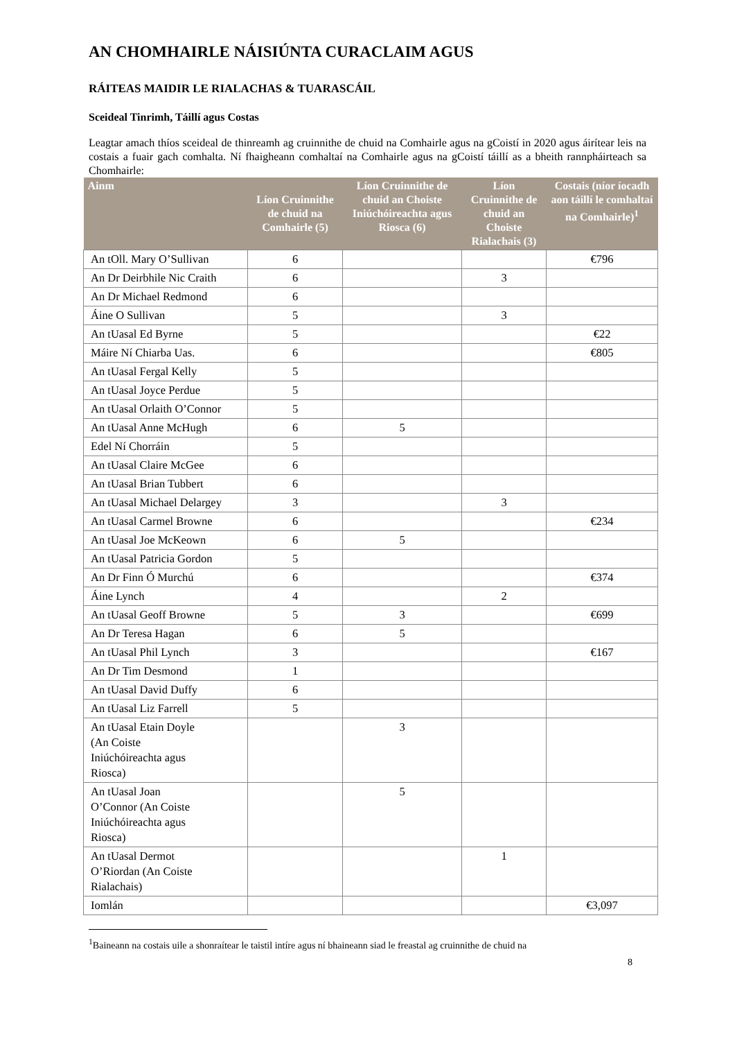AN CHOMHAIRLE NÁISIÚNTA CURACLAIM AGUS
RÁITEAS MAIDIR LE RIALACHAS & TUARASCÁIL
Sceideal Tinrimh, Táillí agus Costas
Leagtar amach thíos sceideal de thinreamh ag cruinnithe de chuid na Comhairle agus na gCoistí in 2020 agus áirítear leis na costais a fuair gach comhalta. Ní fhaigheann comhaltaí na Comhairle agus na gCoistí táillí as a bheith rannpháirteach sa Chomhairle:
| Ainm | Líon Cruinnithe de chuid na Comhairle (5) | Líon Cruinnithe de chuid an Choiste Iniúchóireachta agus Riosca (6) | Líon Cruinnithe de chuid an Choiste Rialachais (3) | Costais (níor íocadh aon táillí le comhaltaí na Comhairle)<sup>1</sup> |
| --- | --- | --- | --- | --- |
| An tOll. Mary O’Sullivan | 6 | | | €796 |
| An Dr Deirbhile Nic Craith | 6 | | 3 | |
| An Dr Michael Redmond | 6 | | | |
| Áine O Sullivan | 5 | | 3 | |
| An tUasal Ed Byrne | 5 | | | €22 |
| Máire Ní Chiarba Uas. | 6 | | | €805 |
| An tUasal Fergal Kelly | 5 | | | |
| An tUasal Joyce Perdue | 5 | | | |
| An tUasal Orlaith O’Connor | 5 | | | |
| An tUasal Anne McHugh | 6 | 5 | | |
| Edel Ní Chorráin | 5 | | | |
| An tUasal Claire McGee | 6 | | | |
| An tUasal Brian Tubbert | 6 | | | |
| An tUasal Michael Delargey | 3 | | 3 | |
| An tUasal Carmel Browne | 6 | | | €234 |
| An tUasal Joe McKeown | 6 | 5 | | |
| An tUasal Patricia Gordon | 5 | | | |
| An Dr Finn Ó Murchú | 6 | | | €374 |
| Áine Lynch | 4 | | 2 | |
| An tUasal Geoff Browne | 5 | 3 | | €699 |
| An Dr Teresa Hagan | 6 | 5 | | |
| An tUasal Phil Lynch | 3 | | | €167 |
| An Dr Tim Desmond | 1 | | | |
| An tUasal David Duffy | 6 | | | |
| An tUasal Liz Farrell | 5 | | | |
| An tUasal Etain Doyle (An Coiste Iniúchóireachta agus Riosca) | | 3 | | |
| An tUasal Joan O’Connor (An Coiste Iniúchóireachta agus Riosca) | | 5 | | |
| An tUasal Dermot O’Riordan (An Coiste Rialachais) | | | 1 | |
| Iomlán | | | | €3,097 |
<sup>1</sup> Baineann na costais uile a shonraítear le taistil intíre agus ní bhaineann siad le freastal ag cruinnithe de chuid na
8